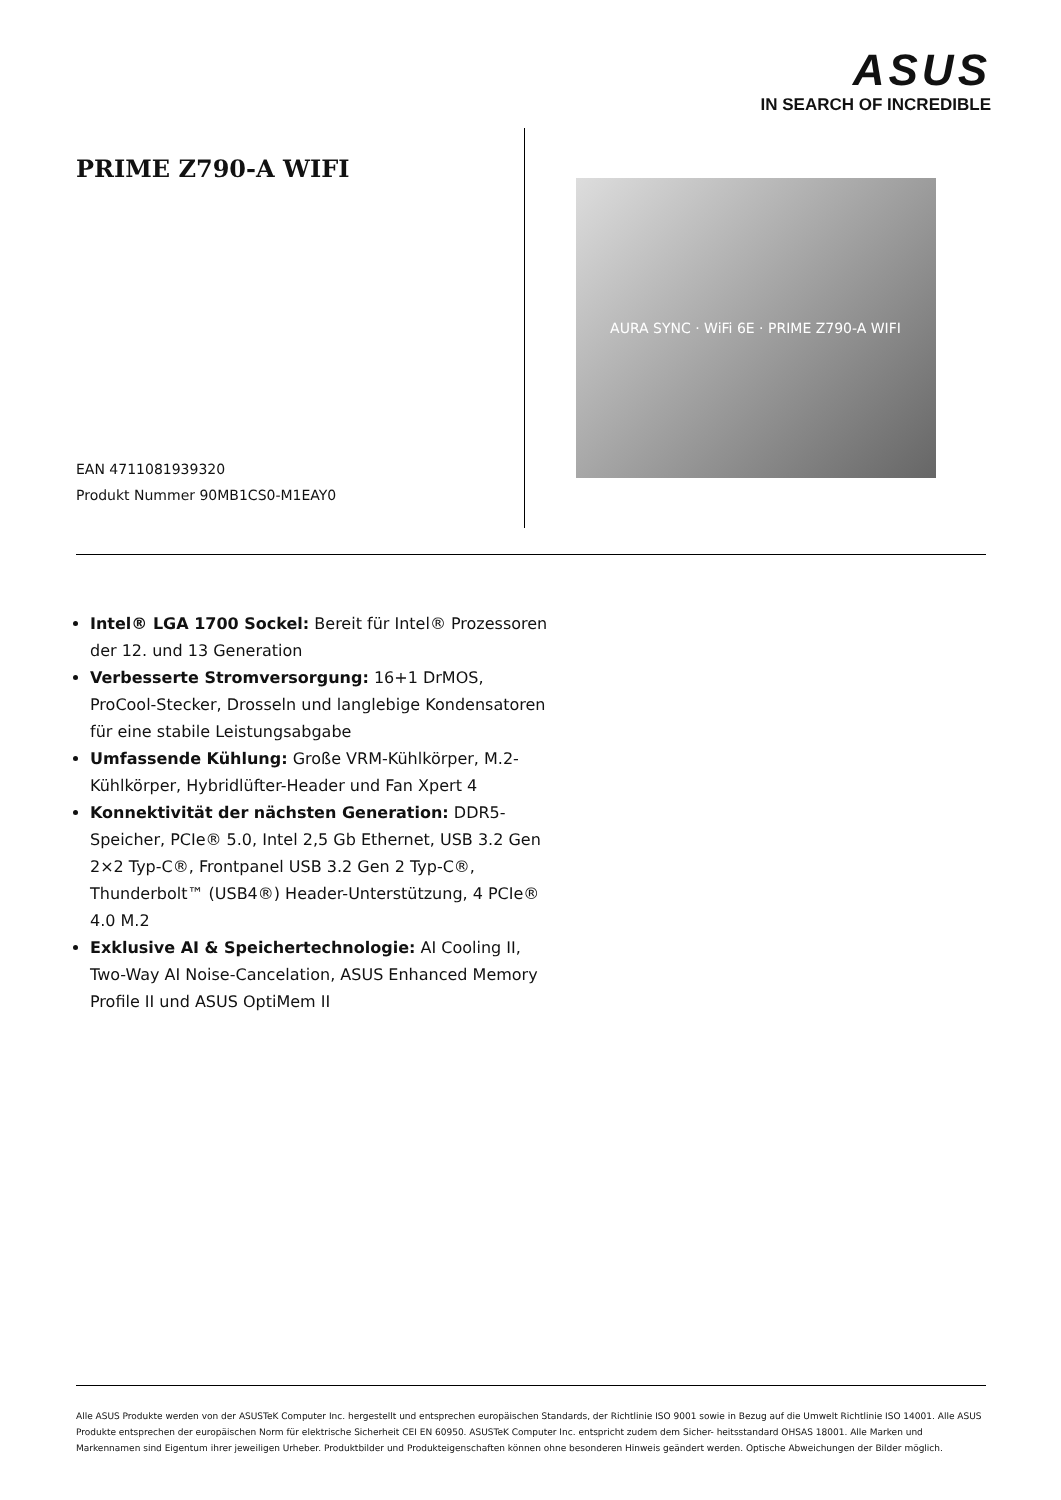ASUS
IN SEARCH OF INCREDIBLE
PRIME Z790-A WIFI
EAN 4711081939320
Produkt Nummer 90MB1CS0-M1EAY0
AURA SYNC · WiFi 6E · PRIME Z790-A WIFI
Intel® LGA 1700 Sockel: Bereit für Intel® Prozessoren der 12. und 13 Generation
Verbesserte Stromversorgung: 16+1 DrMOS, ProCool-Stecker, Drosseln und langlebige Kondensatoren für eine stabile Leistungsabgabe
Umfassende Kühlung: Große VRM-Kühlkörper, M.2-Kühlkörper, Hybridlüfter-Header und Fan Xpert 4
Konnektivität der nächsten Generation: DDR5-Speicher, PCIe® 5.0, Intel 2,5 Gb Ethernet, USB 3.2 Gen 2×2 Typ-C®, Frontpanel USB 3.2 Gen 2 Typ-C®, Thunderbolt™ (USB4®) Header-Unterstützung, 4 PCIe® 4.0 M.2
Exklusive AI & Speichertechnologie: AI Cooling II, Two-Way AI Noise-Cancelation, ASUS Enhanced Memory Profile II und ASUS OptiMem II
Alle ASUS Produkte werden von der ASUSTeK Computer Inc. hergestellt und entsprechen europäischen Standards, der Richtlinie ISO 9001 sowie in Bezug auf die Umwelt Richtlinie ISO 14001. Alle ASUS Produkte entsprechen der europäischen Norm für elektrische Sicherheit CEI EN 60950. ASUSTeK Computer Inc. entspricht zudem dem Sicher- heitsstandard OHSAS 18001. Alle Marken und Markennamen sind Eigentum ihrer jeweiligen Urheber. Produktbilder und Produkteigenschaften können ohne besonderen Hinweis geändert werden. Optische Abweichungen der Bilder möglich.